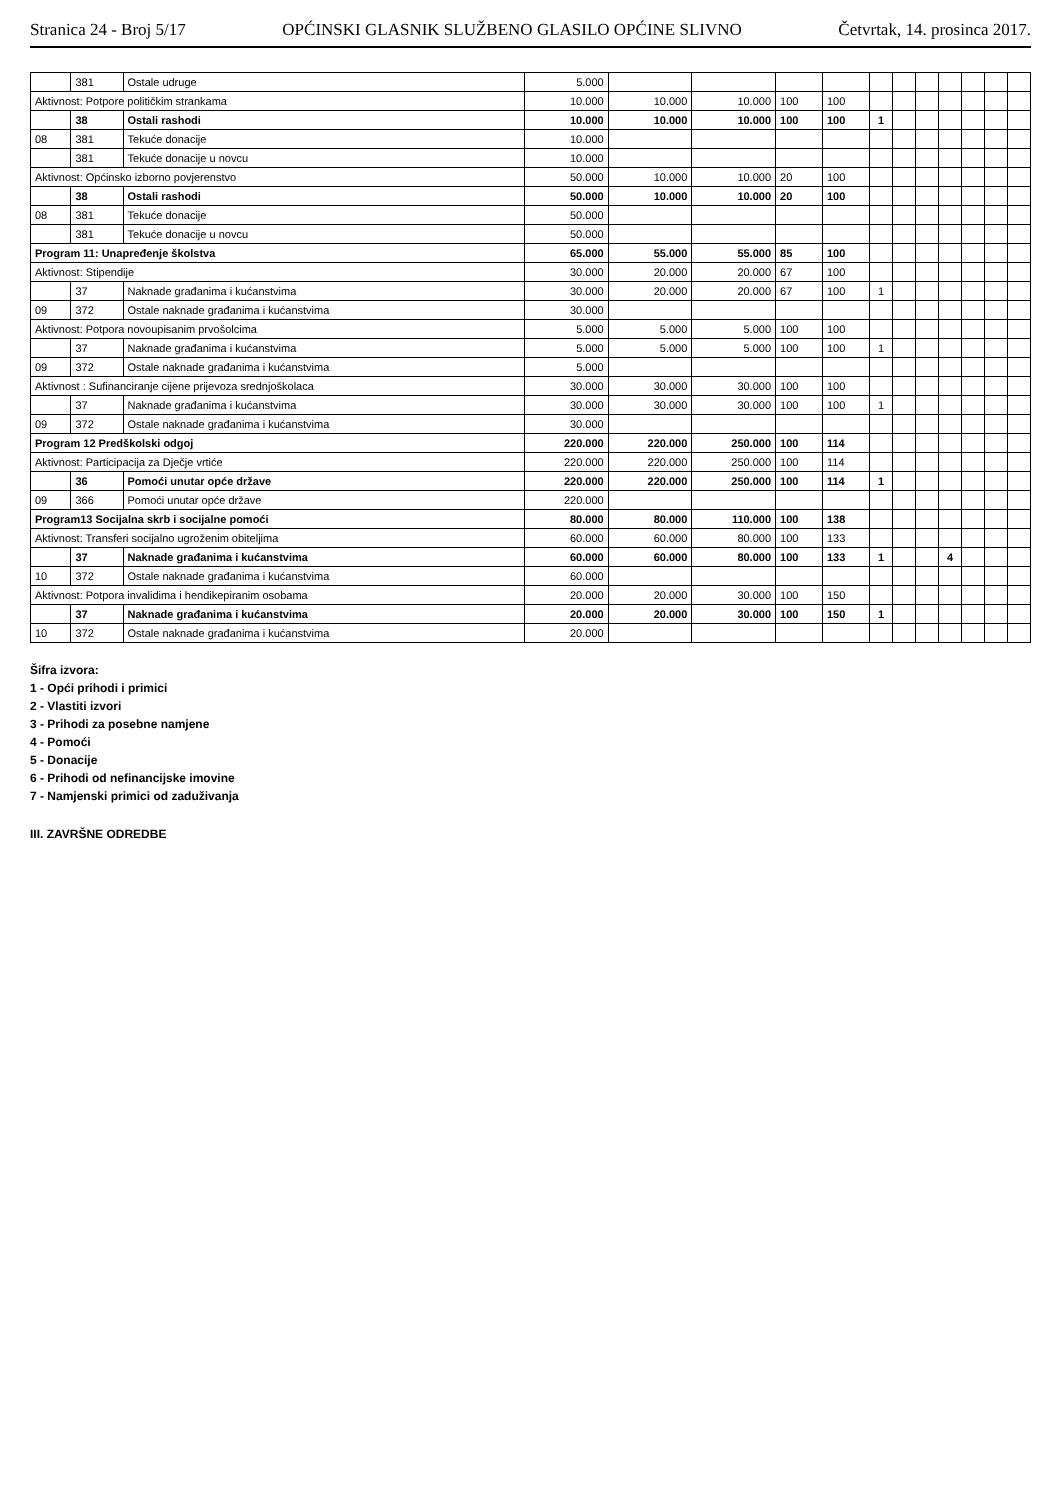Stranica 24 - Broj 5/17 OPĆINSKI GLASNIK SLUŽBENO GLASILO OPĆINE SLIVNO Četvrtak, 14. prosinca 2017.
| | 381 | Ostale udruge | 5.000 | | | | | | | | | | | |
| Aktivnost: Potpore političkim strankama | | | 10.000 | 10.000 | 10.000 | 100 | 100 | | | | | | | |
| | 38 | Ostali rashodi | 10.000 | 10.000 | 10.000 | 100 | 100 | 1 | | | | | | |
| 08 | 381 | Tekuće donacije | 10.000 | | | | | | | | | | | |
| | 381 | Tekuće donacije u novcu | 10.000 | | | | | | | | | | | |
| Aktivnost: Općinsko izborno povjerenstvo | | | 50.000 | 10.000 | 10.000 | 20 | 100 | | | | | | | |
| | 38 | Ostali rashodi | 50.000 | 10.000 | 10.000 | 20 | 100 | | | | | | | |
| 08 | 381 | Tekuće donacije | 50.000 | | | | | | | | | | | |
| | 381 | Tekuće donacije u novcu | 50.000 | | | | | | | | | | | |
| Program 11: Unapređenje školstva | | | 65.000 | 55.000 | 55.000 | 85 | 100 | | | | | | | |
| Aktivnost: Stipendije | | | 30.000 | 20.000 | 20.000 | 67 | 100 | | | | | | | |
| | 37 | Naknade građanima i kućanstvima | 30.000 | 20.000 | 20.000 | 67 | 100 | 1 | | | | | | |
| 09 | 372 | Ostale naknade građanima i kućanstvima | 30.000 | | | | | | | | | | | |
| Aktivnost: Potpora novoupisanim prvošolcima | | | 5.000 | 5.000 | 5.000 | 100 | 100 | | | | | | | |
| | 37 | Naknade građanima i kućanstvima | 5.000 | 5.000 | 5.000 | 100 | 100 | 1 | | | | | | |
| 09 | 372 | Ostale naknade građanima i kućanstvima | 5.000 | | | | | | | | | | | |
| Aktivnost : Sufinanciranje cijene prijevoza srednjoškolaca | | | 30.000 | 30.000 | 30.000 | 100 | 100 | | | | | | | |
| | 37 | Naknade građanima i kućanstvima | 30.000 | 30.000 | 30.000 | 100 | 100 | 1 | | | | | | |
| 09 | 372 | Ostale naknade građanima i kućanstvima | 30.000 | | | | | | | | | | | |
| Program 12 Predškolski odgoj | | | 220.000 | 220.000 | 250.000 | 100 | 114 | | | | | | | |
| Aktivnost: Participacija za Dječje vrtiće | | | 220.000 | 220.000 | 250.000 | 100 | 114 | | | | | | | |
| | 36 | Pomoći unutar opće države | 220.000 | 220.000 | 250.000 | 100 | 114 | 1 | | | | | | |
| 09 | 366 | Pomoći unutar opće države | 220.000 | | | | | | | | | | | |
| Program13 Socijalna skrb i socijalne pomoći | | | 80.000 | 80.000 | 110.000 | 100 | 138 | | | | | | | |
| Aktivnost: Transferi socijalno ugroženim obiteljima | | | 60.000 | 60.000 | 80.000 | 100 | 133 | | | | | | | |
| | 37 | Naknade građanima i kućanstvima | 60.000 | 60.000 | 80.000 | 100 | 133 | 1 | | | 4 | | | |
| 10 | 372 | Ostale naknade građanima i kućanstvima | 60.000 | | | | | | | | | | | |
| Aktivnost: Potpora invalidima i hendikepiranim osobama | | | 20.000 | 20.000 | 30.000 | 100 | 150 | | | | | | | |
| | 37 | Naknade građanima i kućanstvima | 20.000 | 20.000 | 30.000 | 100 | 150 | 1 | | | | | | |
| 10 | 372 | Ostale naknade građanima i kućanstvima | 20.000 | | | | | | | | | | | |
Šifra izvora:
1 - Opći prihodi i primici
2 - Vlastiti izvori
3 - Prihodi za posebne namjene
4 - Pomoći
5 - Donacije
6 - Prihodi od nefinancijske imovine
7 - Namjenski primici od zaduživanja
III. ZAVRŠNE ODREDBE